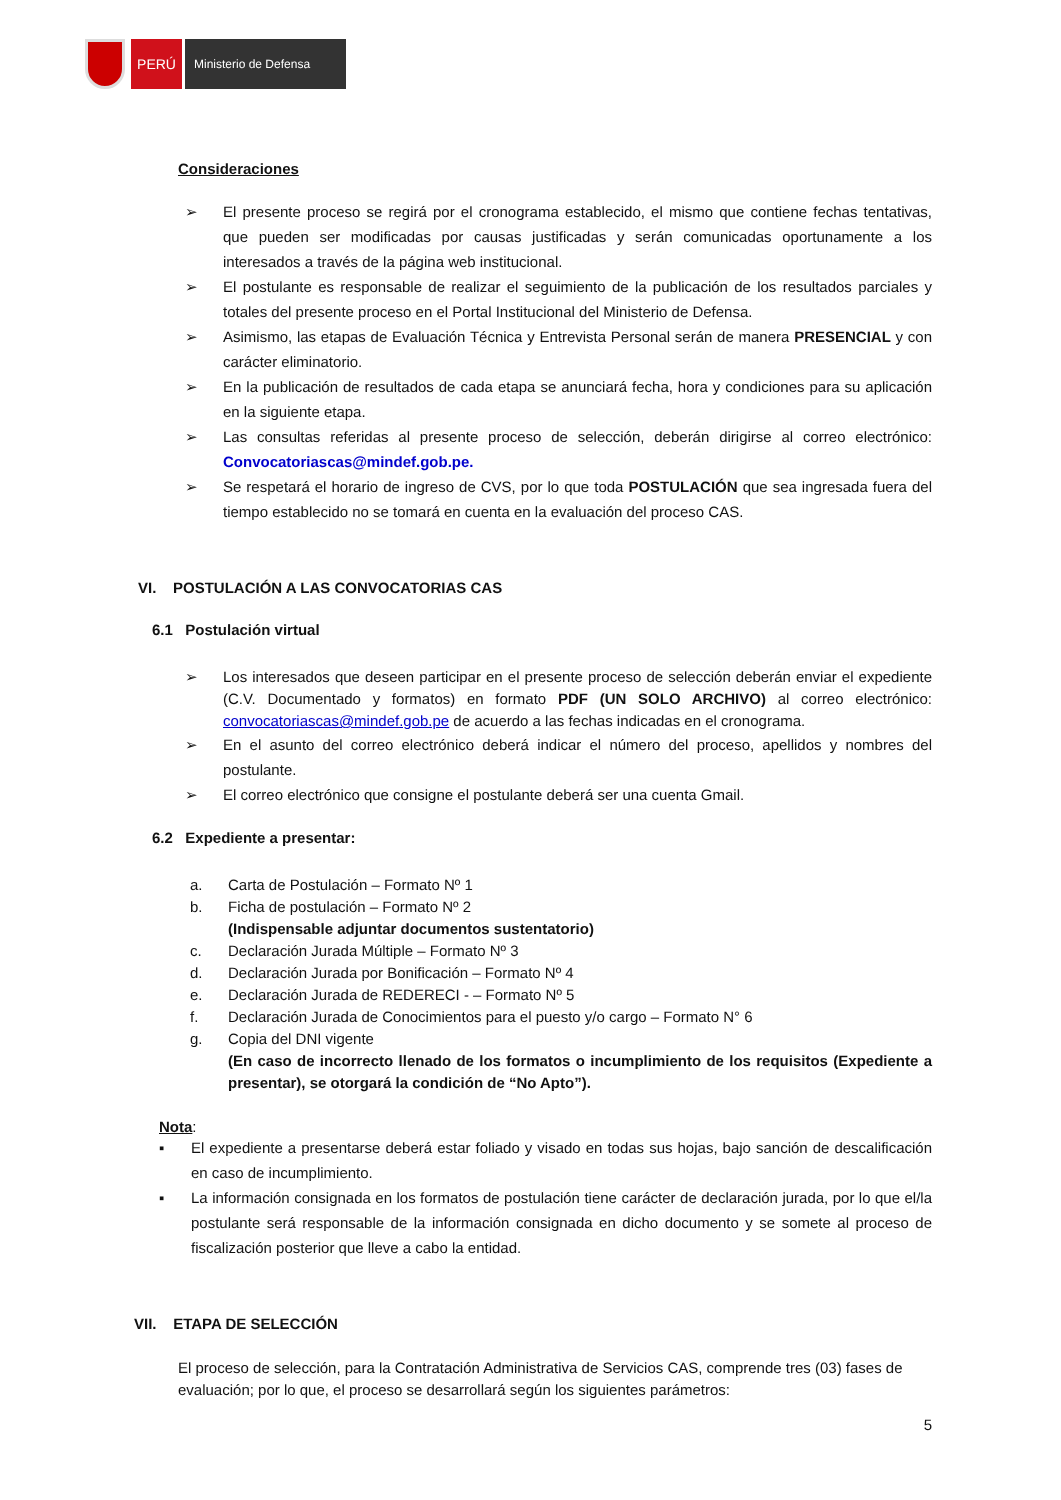PERÚ
Ministerio de Defensa
Consideraciones
➢ El presente proceso se regirá por el cronograma establecido, el mismo que contiene fechas tentativas, que pueden ser modificadas por causas justificadas y serán comunicadas oportunamente a los interesados a través de la página web institucional.
➢ El postulante es responsable de realizar el seguimiento de la publicación de los resultados parciales y totales del presente proceso en el Portal Institucional del Ministerio de Defensa.
➢ Asimismo, las etapas de Evaluación Técnica y Entrevista Personal serán de manera PRESENCIAL y con carácter eliminatorio.
➢ En la publicación de resultados de cada etapa se anunciará fecha, hora y condiciones para su aplicación en la siguiente etapa.
➢ Las consultas referidas al presente proceso de selección, deberán dirigirse al correo electrónico: Convocatoriascas@mindef.gob.pe.
➢ Se respetará el horario de ingreso de CVS, por lo que toda POSTULACIÓN que sea ingresada fuera del tiempo establecido no se tomará en cuenta en la evaluación del proceso CAS.
VI. POSTULACIÓN A LAS CONVOCATORIAS CAS
6.1 Postulación virtual
➢ Los interesados que deseen participar en el presente proceso de selección deberán enviar el expediente (C.V. Documentado y formatos) en formato PDF (UN SOLO ARCHIVO) al correo electrónico: convocatoriascas@mindef.gob.pe de acuerdo a las fechas indicadas en el cronograma.
➢ En el asunto del correo electrónico deberá indicar el número del proceso, apellidos y nombres del postulante.
➢ El correo electrónico que consigne el postulante deberá ser una cuenta Gmail.
6.2 Expediente a presentar:
a. Carta de Postulación – Formato Nº 1
b. Ficha de postulación – Formato Nº 2
(Indispensable adjuntar documentos sustentatorio)
c. Declaración Jurada Múltiple – Formato Nº 3
d. Declaración Jurada por Bonificación – Formato Nº 4
e. Declaración Jurada de REDERECI - – Formato Nº 5
f. Declaración Jurada de Conocimientos para el puesto y/o cargo – Formato N° 6
g. Copia del DNI vigente
(En caso de incorrecto llenado de los formatos o incumplimiento de los requisitos (Expediente a presentar), se otorgará la condición de “No Apto”).
Nota:
▪ El expediente a presentarse deberá estar foliado y visado en todas sus hojas, bajo sanción de descalificación en caso de incumplimiento.
▪ La información consignada en los formatos de postulación tiene carácter de declaración jurada, por lo que el/la postulante será responsable de la información consignada en dicho documento y se somete al proceso de fiscalización posterior que lleve a cabo la entidad.
VII. ETAPA DE SELECCIÓN
El proceso de selección, para la Contratación Administrativa de Servicios CAS, comprende tres (03) fases de evaluación; por lo que, el proceso se desarrollará según los siguientes parámetros:
5